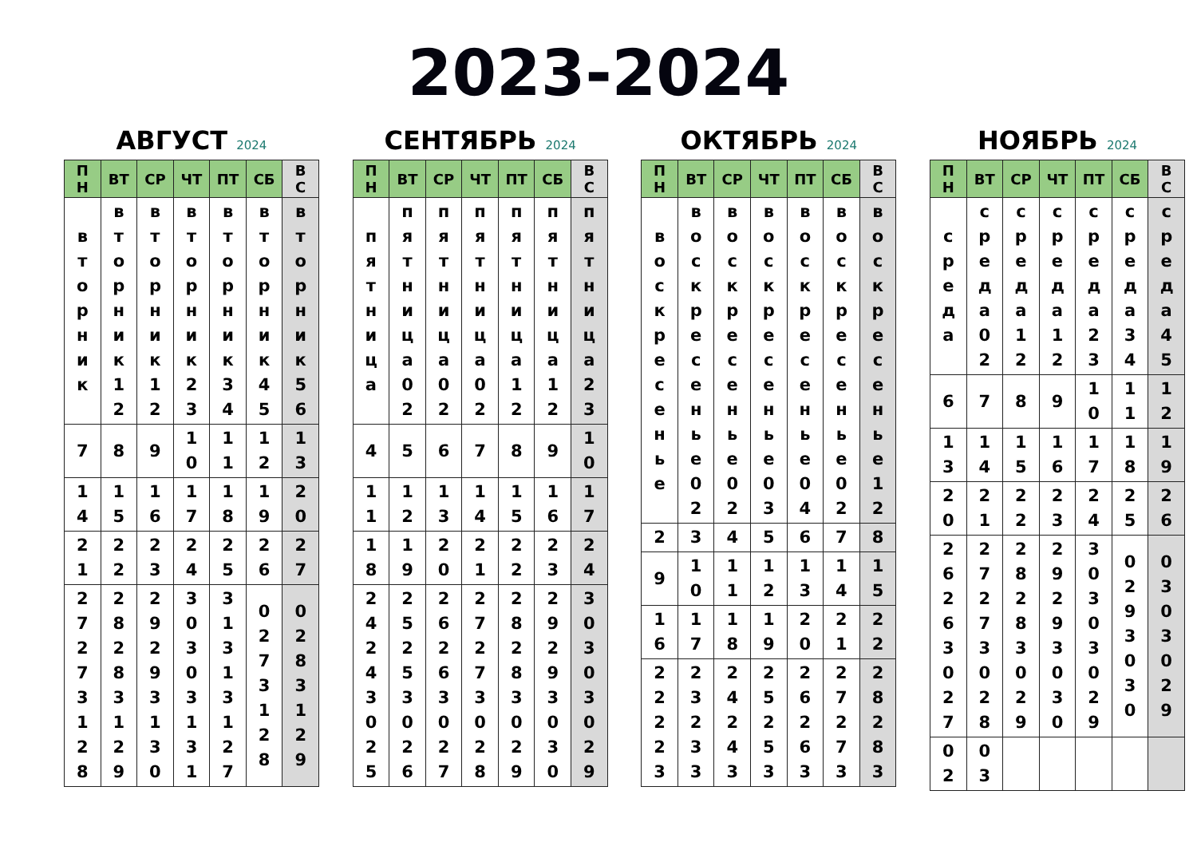2023-2024
АВГУСТ 2024
| ПН | ВТ | СР | ЧТ | ПТ | СБ | ВС |
| --- | --- | --- | --- | --- | --- | --- |
| вторник | вторник12 | вторник12 | вторник23 | вторник34 | вторник45 | вторник56 |
| 7 | 8 | 9 | 10 | 11 | 12 | 13 |
| 14 | 15 | 16 | 17 | 18 | 19 | 20 |
| 21 | 22 | 23 | 24 | 25 | 26 | 27 |
| 27273128 | 28283129 | 29293130 | 30303131 | 31313127 | 0273128 | 0283129 |
СЕНТЯБРЬ 2024
| ПН | ВТ | СР | ЧТ | ПТ | СБ | ВС |
| --- | --- | --- | --- | --- | --- | --- |
| пятница | пятница02 | пятница02 | пятница02 | пятница12 | пятница12 | пятница23 |
| 4 | 5 | 6 | 7 | 8 | 9 | 10 |
| 11 | 12 | 13 | 14 | 15 | 16 | 17 |
| 18 | 19 | 20 | 21 | 22 | 23 | 24 |
| 24243025 | 25253026 | 26263027 | 27273028 | 28283029 | 29293030 | 30303029 |
ОКТЯБРЬ 2024
| ПН | ВТ | СР | ЧТ | ПТ | СБ | ВС |
| --- | --- | --- | --- | --- | --- | --- |
| воскресенье | воскресенье02 | воскресенье02 | воскресенье03 | воскресенье04 | воскресенье02 | воскресенье12 |
| 2 | 3 | 4 | 5 | 6 | 7 | 8 |
| 9 | 10 | 11 | 12 | 13 | 14 | 15 |
| 16 | 17 | 18 | 19 | 20 | 21 | 22 |
| 22223 | 23233 | 24243 | 25253 | 26263 | 27273 | 28283 |
НОЯБРЬ 2024
| ПН | ВТ | СР | ЧТ | ПТ | СБ | ВС |
| --- | --- | --- | --- | --- | --- | --- |
| среда | среда02 | среда12 | среда12 | среда23 | среда34 | среда45 |
| 6 | 7 | 8 | 9 | 10 | 11 | 12 |
| 13 | 14 | 15 | 16 | 17 | 18 | 19 |
| 20 | 21 | 22 | 23 | 24 | 25 | 26 |
| 26263027 | 27273028 | 28283029 | 29293030 | 30303029 | 0293030 | 0303029 |
| 02 | 03 | | | | | |